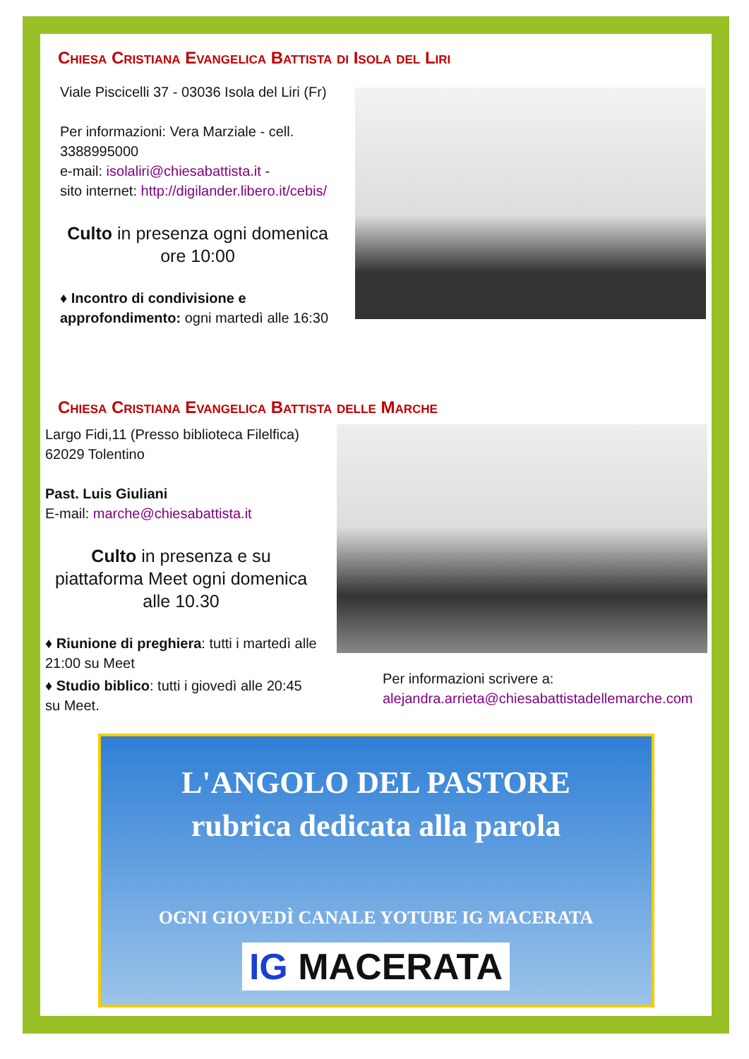Chiesa Cristiana Evangelica Battista di Isola del Liri
Viale Piscicelli 37 - 03036 Isola del Liri (Fr)
Per informazioni: Vera Marziale - cell. 3388995000
e-mail: isolaliri@chiesabattista.it -
sito internet: http://digilander.libero.it/cebis/
Culto in presenza ogni domenica
ore 10:00
♦ Incontro di condivisione e approfondimento: ogni martedì alle 16:30
Chiesa Cristiana Evangelica Battista delle Marche
Largo Fidi,11 (Presso biblioteca Filelfica) 62029 Tolentino
Past. Luis Giuliani
E-mail: marche@chiesabattista.it
Culto in presenza e su piattaforma Meet ogni domenica alle 10.30
♦ Riunione di preghiera: tutti i martedì alle 21:00 su Meet
♦ Studio biblico: tutti i giovedì alle 20:45 su Meet.
Per informazioni scrivere a:
alejandra.arrieta@chiesabattistadellemarche.com
L'ANGOLO DEL PASTORE
rubrica dedicata alla parola
OGNI GIOVEDÌ CANALE YOTUBE IG MACERATA
IG MACERATA